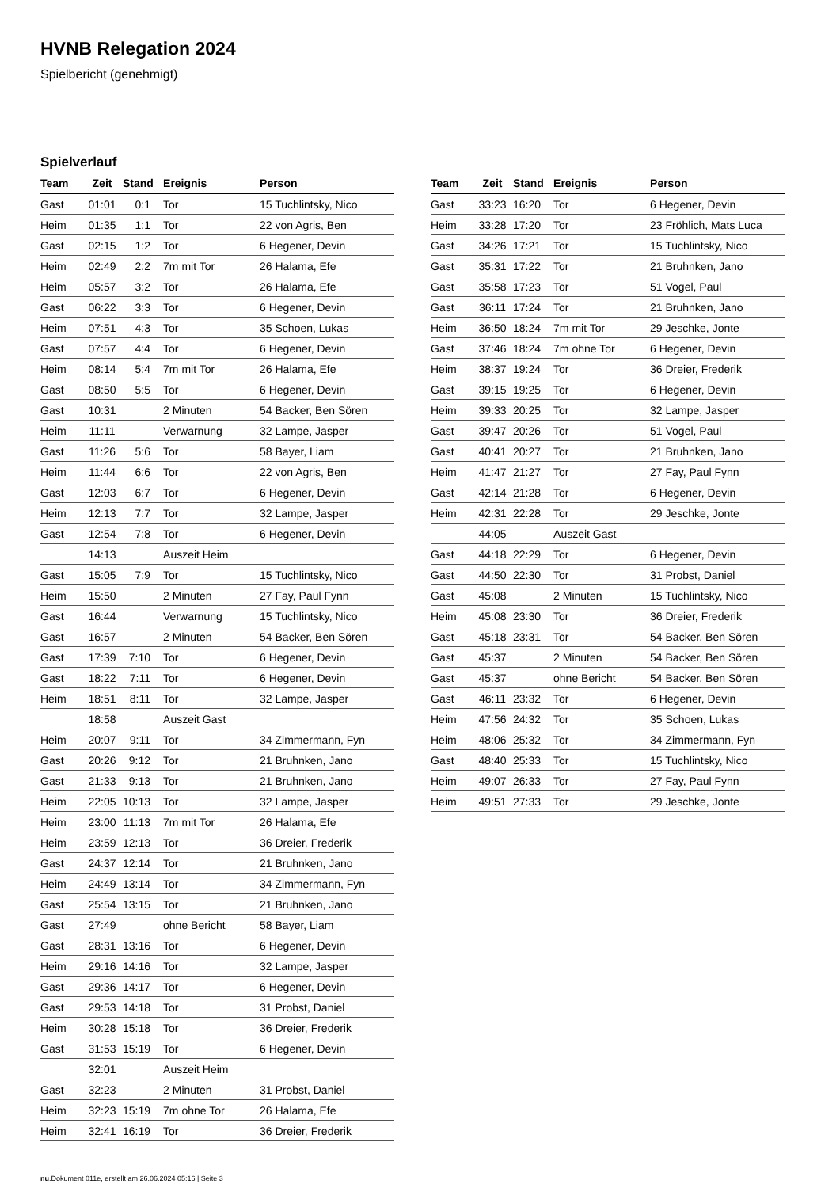HVNB Relegation 2024
Spielbericht (genehmigt)
Spielverlauf
| Team | Zeit | Stand | Ereignis | Person |
| --- | --- | --- | --- | --- |
| Gast | 01:01 | 0:1 | Tor | 15 Tuchlintsky, Nico |
| Heim | 01:35 | 1:1 | Tor | 22 von Agris, Ben |
| Gast | 02:15 | 1:2 | Tor | 6 Hegener, Devin |
| Heim | 02:49 | 2:2 | 7m mit Tor | 26 Halama, Efe |
| Heim | 05:57 | 3:2 | Tor | 26 Halama, Efe |
| Gast | 06:22 | 3:3 | Tor | 6 Hegener, Devin |
| Heim | 07:51 | 4:3 | Tor | 35 Schoen, Lukas |
| Gast | 07:57 | 4:4 | Tor | 6 Hegener, Devin |
| Heim | 08:14 | 5:4 | 7m mit Tor | 26 Halama, Efe |
| Gast | 08:50 | 5:5 | Tor | 6 Hegener, Devin |
| Gast | 10:31 | | 2 Minuten | 54 Backer, Ben Sören |
| Heim | 11:11 | | Verwarnung | 32 Lampe, Jasper |
| Gast | 11:26 | 5:6 | Tor | 58 Bayer, Liam |
| Heim | 11:44 | 6:6 | Tor | 22 von Agris, Ben |
| Gast | 12:03 | 6:7 | Tor | 6 Hegener, Devin |
| Heim | 12:13 | 7:7 | Tor | 32 Lampe, Jasper |
| Gast | 12:54 | 7:8 | Tor | 6 Hegener, Devin |
| | 14:13 | | Auszeit Heim | |
| Gast | 15:05 | 7:9 | Tor | 15 Tuchlintsky, Nico |
| Heim | 15:50 | | 2 Minuten | 27 Fay, Paul Fynn |
| Gast | 16:44 | | Verwarnung | 15 Tuchlintsky, Nico |
| Gast | 16:57 | | 2 Minuten | 54 Backer, Ben Sören |
| Gast | 17:39 | 7:10 | Tor | 6 Hegener, Devin |
| Gast | 18:22 | 7:11 | Tor | 6 Hegener, Devin |
| Heim | 18:51 | 8:11 | Tor | 32 Lampe, Jasper |
| | 18:58 | | Auszeit Gast | |
| Heim | 20:07 | 9:11 | Tor | 34 Zimmermann, Fyn |
| Gast | 20:26 | 9:12 | Tor | 21 Bruhnken, Jano |
| Gast | 21:33 | 9:13 | Tor | 21 Bruhnken, Jano |
| Heim | 22:05 | 10:13 | Tor | 32 Lampe, Jasper |
| Heim | 23:00 | 11:13 | 7m mit Tor | 26 Halama, Efe |
| Heim | 23:59 | 12:13 | Tor | 36 Dreier, Frederik |
| Gast | 24:37 | 12:14 | Tor | 21 Bruhnken, Jano |
| Heim | 24:49 | 13:14 | Tor | 34 Zimmermann, Fyn |
| Gast | 25:54 | 13:15 | Tor | 21 Bruhnken, Jano |
| Gast | 27:49 | | ohne Bericht | 58 Bayer, Liam |
| Gast | 28:31 | 13:16 | Tor | 6 Hegener, Devin |
| Heim | 29:16 | 14:16 | Tor | 32 Lampe, Jasper |
| Gast | 29:36 | 14:17 | Tor | 6 Hegener, Devin |
| Gast | 29:53 | 14:18 | Tor | 31 Probst, Daniel |
| Heim | 30:28 | 15:18 | Tor | 36 Dreier, Frederik |
| Gast | 31:53 | 15:19 | Tor | 6 Hegener, Devin |
| | 32:01 | | Auszeit Heim | |
| Gast | 32:23 | | 2 Minuten | 31 Probst, Daniel |
| Heim | 32:23 | 15:19 | 7m ohne Tor | 26 Halama, Efe |
| Heim | 32:41 | 16:19 | Tor | 36 Dreier, Frederik |
| Team | Zeit | Stand | Ereignis | Person |
| --- | --- | --- | --- | --- |
| Gast | 33:23 | 16:20 | Tor | 6 Hegener, Devin |
| Heim | 33:28 | 17:20 | Tor | 23 Fröhlich, Mats Luca |
| Gast | 34:26 | 17:21 | Tor | 15 Tuchlintsky, Nico |
| Gast | 35:31 | 17:22 | Tor | 21 Bruhnken, Jano |
| Gast | 35:58 | 17:23 | Tor | 51 Vogel, Paul |
| Gast | 36:11 | 17:24 | Tor | 21 Bruhnken, Jano |
| Heim | 36:50 | 18:24 | 7m mit Tor | 29 Jeschke, Jonte |
| Gast | 37:46 | 18:24 | 7m ohne Tor | 6 Hegener, Devin |
| Heim | 38:37 | 19:24 | Tor | 36 Dreier, Frederik |
| Gast | 39:15 | 19:25 | Tor | 6 Hegener, Devin |
| Heim | 39:33 | 20:25 | Tor | 32 Lampe, Jasper |
| Gast | 39:47 | 20:26 | Tor | 51 Vogel, Paul |
| Gast | 40:41 | 20:27 | Tor | 21 Bruhnken, Jano |
| Heim | 41:47 | 21:27 | Tor | 27 Fay, Paul Fynn |
| Gast | 42:14 | 21:28 | Tor | 6 Hegener, Devin |
| Heim | 42:31 | 22:28 | Tor | 29 Jeschke, Jonte |
| | 44:05 | | Auszeit Gast | |
| Gast | 44:18 | 22:29 | Tor | 6 Hegener, Devin |
| Gast | 44:50 | 22:30 | Tor | 31 Probst, Daniel |
| Gast | 45:08 | | 2 Minuten | 15 Tuchlintsky, Nico |
| Heim | 45:08 | 23:30 | Tor | 36 Dreier, Frederik |
| Gast | 45:18 | 23:31 | Tor | 54 Backer, Ben Sören |
| Gast | 45:37 | | 2 Minuten | 54 Backer, Ben Sören |
| Gast | 45:37 | | ohne Bericht | 54 Backer, Ben Sören |
| Gast | 46:11 | 23:32 | Tor | 6 Hegener, Devin |
| Heim | 47:56 | 24:32 | Tor | 35 Schoen, Lukas |
| Heim | 48:06 | 25:32 | Tor | 34 Zimmermann, Fyn |
| Gast | 48:40 | 25:33 | Tor | 15 Tuchlintsky, Nico |
| Heim | 49:07 | 26:33 | Tor | 27 Fay, Paul Fynn |
| Heim | 49:51 | 27:33 | Tor | 29 Jeschke, Jonte |
nu.Dokument 011e, erstellt am 26.06.2024 05:16 | Seite 3